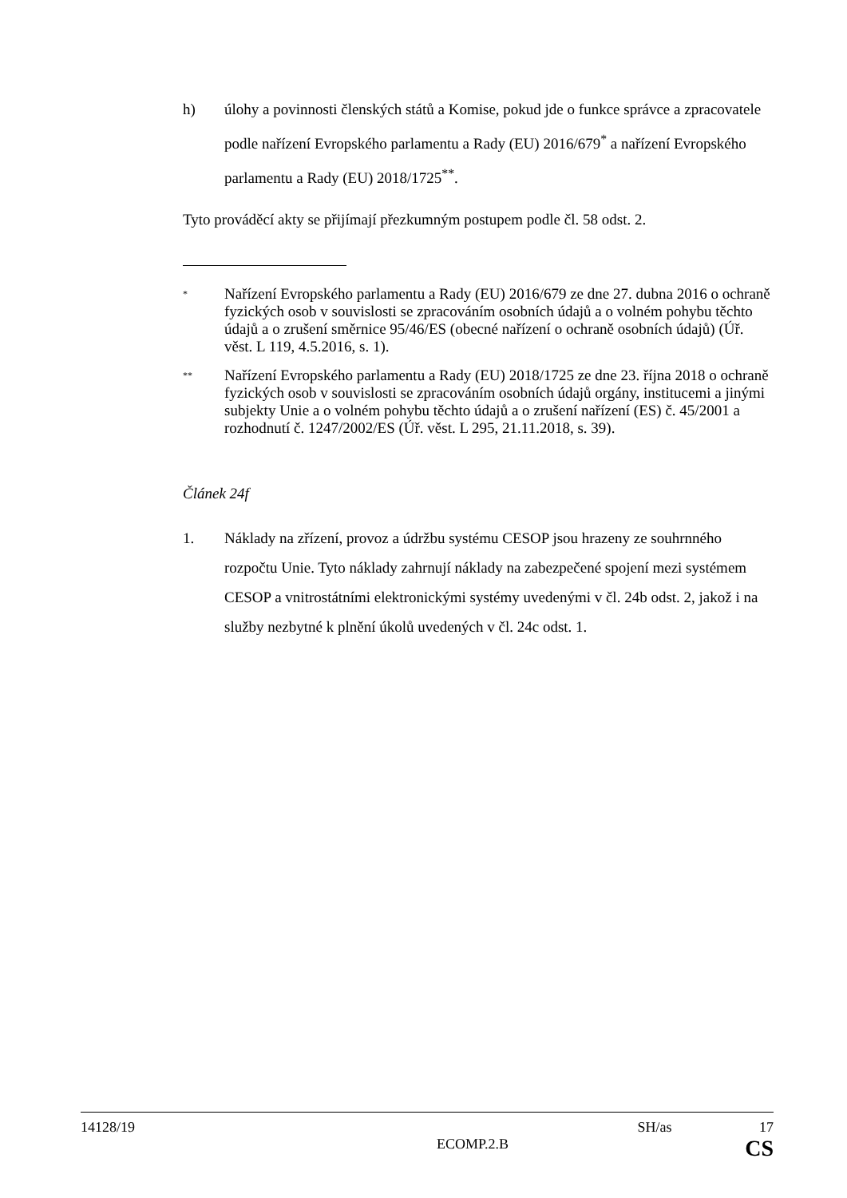h) úlohy a povinnosti členských států a Komise, pokud jde o funkce správce a zpracovatele podle nařízení Evropského parlamentu a Rady (EU) 2016/679<sup>*</sup> a nařízení Evropského parlamentu a Rady (EU) 2018/1725<sup>**</sup>.
Tyto prováděcí akty se přijímají přezkumným postupem podle čl. 58 odst. 2.
*
Nařízení Evropského parlamentu a Rady (EU) 2016/679 ze dne 27. dubna 2016 o ochraně fyzických osob v souvislosti se zpracováním osobních údajů a o volném pohybu těchto údajů a o zrušení směrnice 95/46/ES (obecné nařízení o ochraně osobních údajů) (Úř. věst. L 119, 4.5.2016, s. 1).
**
Nařízení Evropského parlamentu a Rady (EU) 2018/1725 ze dne 23. října 2018 o ochraně fyzických osob v souvislosti se zpracováním osobních údajů orgány, institucemi a jinými subjekty Unie a o volném pohybu těchto údajů a o zrušení nařízení (ES) č. 45/2001 a rozhodnutí č. 1247/2002/ES (Úř. věst. L 295, 21.11.2018, s. 39).
Článek 24f
1. Náklady na zřízení, provoz a údržbu systému CESOP jsou hrazeny ze souhrnného rozpočtu Unie. Tyto náklady zahrnují náklady na zabezpečené spojení mezi systémem CESOP a vnitrostátními elektronickými systémy uvedenými v čl. 24b odst. 2, jakož i na služby nezbytné k plnění úkolů uvedených v čl. 24c odst. 1.
14128/19 SH/as 17
ECOMP.2.B CS